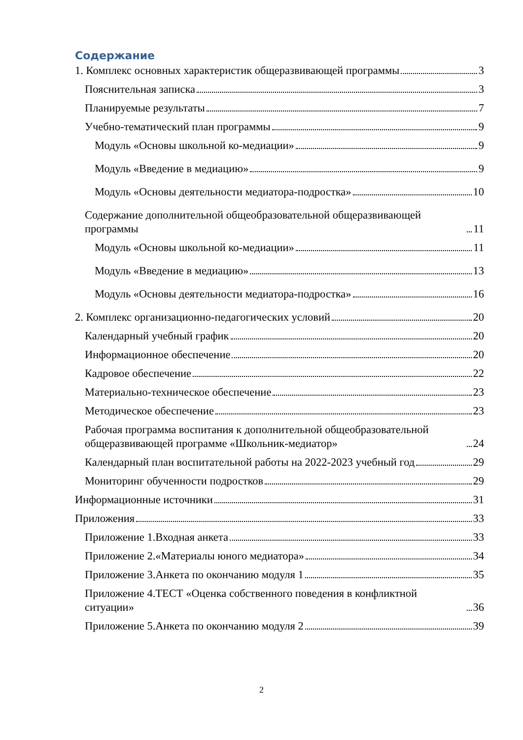Содержание
1. Комплекс основных характеристик общеразвивающей программы 3
Пояснительная записка 3
Планируемые результаты 7
Учебно-тематический план программы 9
Модуль «Основы школьной ко-медиации» 9
Модуль «Введение в медиацию» 9
Модуль «Основы деятельности медиатора-подростка» 10
Содержание дополнительной общеобразовательной общеразвивающей программы 11
Модуль «Основы школьной ко-медиации» 11
Модуль «Введение в медиацию» 13
Модуль «Основы деятельности медиатора-подростка» 16
2. Комплекс организационно-педагогических условий 20
Календарный учебный график 20
Информационное обеспечение 20
Кадровое обеспечение 22
Материально-техническое обеспечение 23
Методическое обеспечение 23
Рабочая программа воспитания к дополнительной общеобразовательной общеразвивающей программе «Школьник-медиатор» 24
Календарный план воспитательной работы на 2022-2023 учебный год 29
Мониторинг обученности подростков 29
Информационные источники 31
Приложения 33
Приложение 1.Входная анкета 33
Приложение 2.«Материалы юного медиатора» 34
Приложение 3.Анкета по окончанию модуля 1 35
Приложение 4.ТЕСТ «Оценка собственного поведения в конфликтной ситуации» 36
Приложение 5.Анкета по окончанию модуля 2 39
2